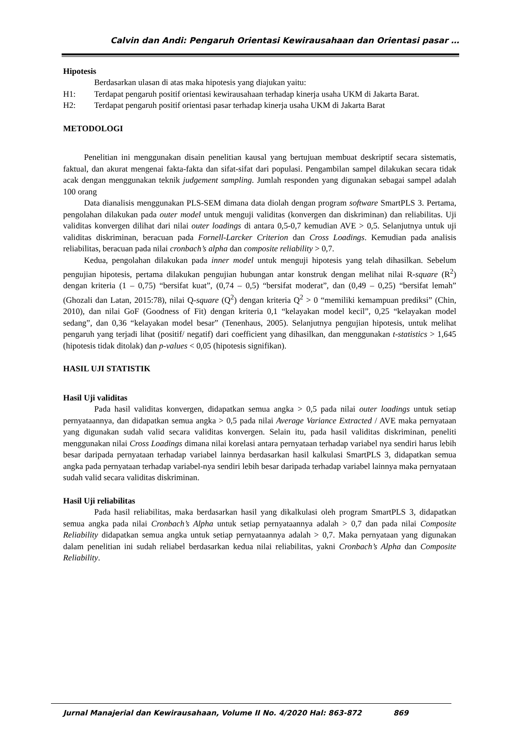Calvin dan Andi: Pengaruh Orientasi Kewirausahaan dan Orientasi pasar …
Hipotesis
Berdasarkan ulasan di atas maka hipotesis yang diajukan yaitu:
H1: Terdapat pengaruh positif orientasi kewirausahaan terhadap kinerja usaha UKM di Jakarta Barat.
H2: Terdapat pengaruh positif orientasi pasar terhadap kinerja usaha UKM di Jakarta Barat
METODOLOGI
Penelitian ini menggunakan disain penelitian kausal yang bertujuan membuat deskriptif secara sistematis, faktual, dan akurat mengenai fakta-fakta dan sifat-sifat dari populasi. Pengambilan sampel dilakukan secara tidak acak dengan menggunakan teknik judgement sampling. Jumlah responden yang digunakan sebagai sampel adalah 100 orang
Data dianalisis menggunakan PLS-SEM dimana data diolah dengan program software SmartPLS 3. Pertama, pengolahan dilakukan pada outer model untuk menguji validitas (konvergen dan diskriminan) dan reliabilitas. Uji validitas konvergen dilihat dari nilai outer loadings di antara 0,5-0,7 kemudian AVE > 0,5. Selanjutnya untuk uji validitas diskriminan, beracuan pada Fornell-Larcker Criterion dan Cross Loadings. Kemudian pada analisis reliabilitas, beracuan pada nilai cronbach’s alpha dan composite reliability > 0,7.
Kedua, pengolahan dilakukan pada inner model untuk menguji hipotesis yang telah dihasilkan. Sebelum pengujian hipotesis, pertama dilakukan pengujian hubungan antar konstruk dengan melihat nilai R-square (R<sup>2</sup>) dengan kriteria (1 – 0,75) “bersifat kuat”, (0,74 – 0,5) “bersifat moderat”, dan (0,49 – 0,25) “bersifat lemah” (Ghozali dan Latan, 2015:78), nilai Q-square (Q<sup>2</sup>) dengan kriteria Q<sup>2</sup> > 0 “memiliki kemampuan prediksi” (Chin, 2010), dan nilai GoF (Goodness of Fit) dengan kriteria 0,1 “kelayakan model kecil”, 0,25 “kelayakan model sedang”, dan 0,36 “kelayakan model besar” (Tenenhaus, 2005). Selanjutnya pengujian hipotesis, untuk melihat pengaruh yang terjadi lihat (positif/ negatif) dari coefficient yang dihasilkan, dan menggunakan t-statistics > 1,645 (hipotesis tidak ditolak) dan p-values < 0,05 (hipotesis signifikan).
HASIL UJI STATISTIK
Hasil Uji validitas
Pada hasil validitas konvergen, didapatkan semua angka > 0,5 pada nilai outer loadings untuk setiap pernyataannya, dan didapatkan semua angka > 0,5 pada nilai Average Variance Extracted / AVE maka pernyataan yang digunakan sudah valid secara validitas konvergen. Selain itu, pada hasil validitas diskriminan, peneliti menggunakan nilai Cross Loadings dimana nilai korelasi antara pernyataan terhadap variabel nya sendiri harus lebih besar daripada pernyataan terhadap variabel lainnya berdasarkan hasil kalkulasi SmartPLS 3, didapatkan semua angka pada pernyataan terhadap variabel-nya sendiri lebih besar daripada terhadap variabel lainnya maka pernyataan sudah valid secara validitas diskriminan.
Hasil Uji reliabilitas
Pada hasil reliabilitas, maka berdasarkan hasil yang dikalkulasi oleh program SmartPLS 3, didapatkan semua angka pada nilai Cronbach’s Alpha untuk setiap pernyataannya adalah > 0,7 dan pada nilai Composite Reliability didapatkan semua angka untuk setiap pernyataannya adalah > 0,7. Maka pernyataan yang digunakan dalam penelitian ini sudah reliabel berdasarkan kedua nilai reliabilitas, yakni Cronbach’s Alpha dan Composite Reliability.
Jurnal Manajerial dan Kewirausahaan, Volume II No. 4/2020 Hal: 863-872 869